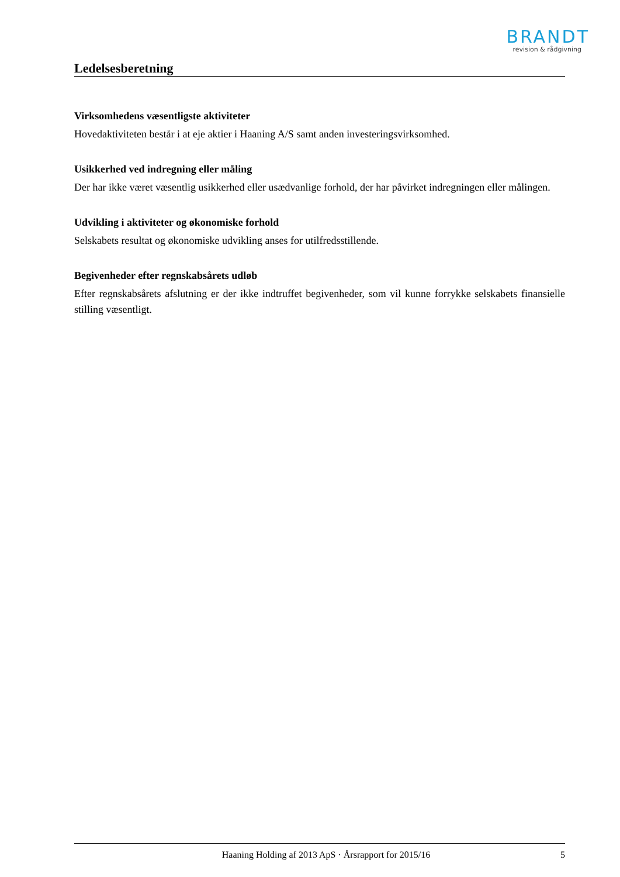BRANDT
revision & rådgivning
Ledelsesberetning
Virksomhedens væsentligste aktiviteter
Hovedaktiviteten består i at eje aktier i Haaning A/S samt anden investeringsvirksomhed.
Usikkerhed ved indregning eller måling
Der har ikke været væsentlig usikkerhed eller usædvanlige forhold, der har påvirket indregningen eller målingen.
Udvikling i aktiviteter og økonomiske forhold
Selskabets resultat og økonomiske udvikling anses for utilfredsstillende.
Begivenheder efter regnskabsårets udløb
Efter regnskabsårets afslutning er der ikke indtruffet begivenheder, som vil kunne forrykke selskabets finansielle stilling væsentligt.
Haaning Holding af 2013 ApS · Årsrapport for 2015/16 5